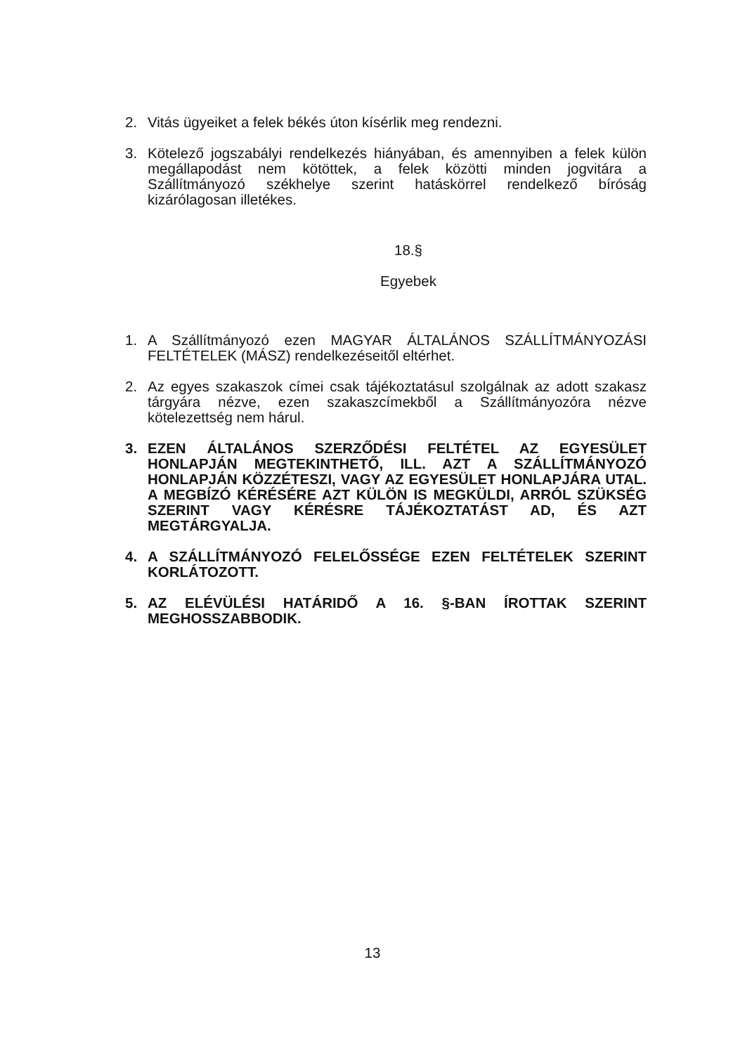2. Vitás ügyeiket a felek békés úton kísérlik meg rendezni.
3. Kötelező jogszabályi rendelkezés hiányában, és amennyiben a felek külön megállapodást nem kötöttek, a felek közötti minden jogvitára a Szállítmányozó székhelye szerint hatáskörrel rendelkező bíróság kizárólagosan illetékes.
18.§
Egyebek
1. A Szállítmányozó ezen MAGYAR ÁLTALÁNOS SZÁLLÍTMÁNYOZÁSI FELTÉTELEK (MÁSZ) rendelkezéseitől eltérhet.
2. Az egyes szakaszok címei csak tájékoztatásul szolgálnak az adott szakasz tárgyára nézve, ezen szakaszcímekből a Szállítmányozóra nézve kötelezettség nem hárul.
3. EZEN ÁLTALÁNOS SZERZŐDÉSI FELTÉTEL AZ EGYESÜLET HONLAPJÁN MEGTEKINTHETŐ, ILL. AZT A SZÁLLÍTMÁNYOZÓ HONLAPJÁN KÖZZÉTESZI, VAGY AZ EGYESÜLET HONLAPJÁRA UTAL. A MEGBÍZÓ KÉRÉSÉRE AZT KÜLÖN IS MEGKÜLDI, ARRÓL SZÜKSÉG SZERINT VAGY KÉRÉSRE TÁJÉKOZTATÁST AD, ÉS AZT MEGTÁRGYALJA.
4. A SZÁLLÍTMÁNYOZÓ FELELŐSSÉGE EZEN FELTÉTELEK SZERINT KORLÁTOZOTT.
5. AZ ELÉVÜLÉSI HATÁRIDŐ A 16. §-BAN ÍROTTAK SZERINT MEGHOSSZABBODIK.
13